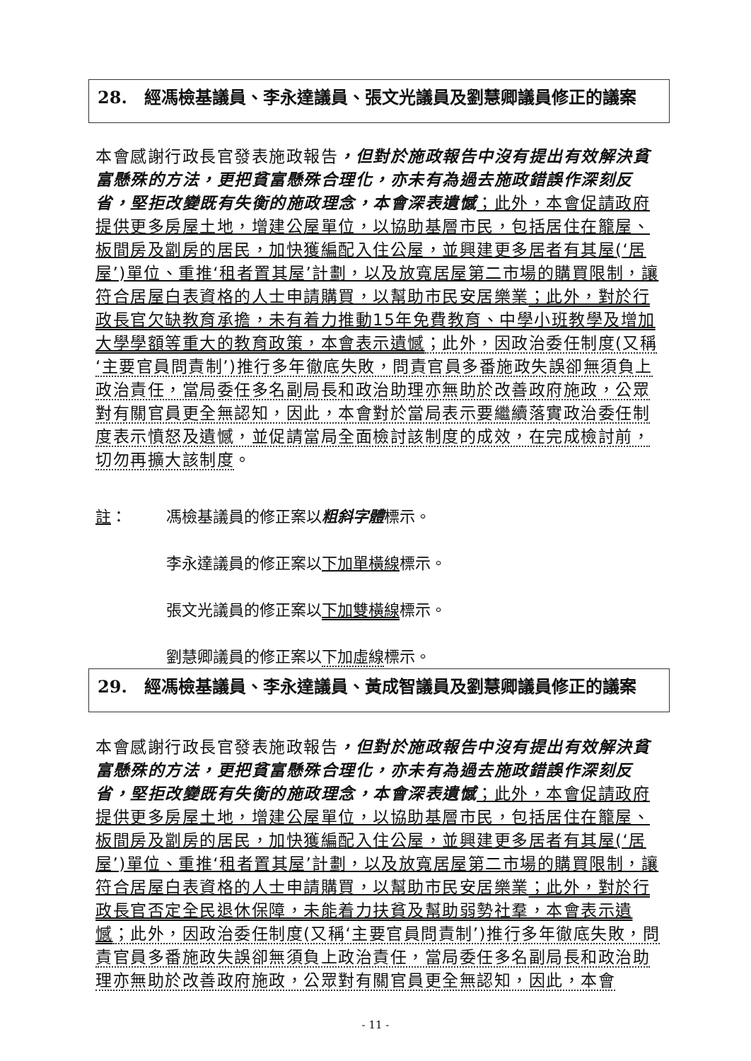28. 經馮檢基議員、李永達議員、張文光議員及劉慧卿議員修正的議案
本會感謝行政長官發表施政報告，但對於施政報告中沒有提出有效解決貧富懸殊的方法，更把貧富懸殊合理化，亦未有為過去施政錯誤作深刻反省，堅拒改變既有失衡的施政理念，本會深表遺憾；此外，本會促請政府提供更多房屋土地，增建公屋單位，以協助基層市民，包括居住在籠屋、板間房及劏房的居民，加快獲編配入住公屋，並興建更多居者有其屋(‘居屋’)單位、重推‘租者置其屋’計劃，以及放寬居屋第二市場的購買限制，讓符合居屋白表資格的人士申請購買，以幫助市民安居樂業；此外，對於行政長官欠缺教育承擔，未有着力推動15年免費教育、中學小班教學及增加大學學額等重大的教育政策，本會表示遺憾；此外，因政治委任制度(又稱‘主要官員問責制’)推行多年徹底失敗，問責官員多番施政失誤卻無須負上政治責任，當局委任多名副局長和政治助理亦無助於改善政府施政，公眾對有關官員更全無認知，因此，本會對於當局表示要繼續落實政治委任制度表示憤怒及遺憾，並促請當局全面檢討該制度的成效，在完成檢討前，切勿再擴大該制度。
註： 馮檢基議員的修正案以粗斜字體標示。
李永達議員的修正案以下加單橫線標示。
張文光議員的修正案以下加雙橫線標示。
劉慧卿議員的修正案以下加虛線標示。
29. 經馮檢基議員、李永達議員、黃成智議員及劉慧卿議員修正的議案
本會感謝行政長官發表施政報告，但對於施政報告中沒有提出有效解決貧富懸殊的方法，更把貧富懸殊合理化，亦未有為過去施政錯誤作深刻反省，堅拒改變既有失衡的施政理念，本會深表遺憾；此外，本會促請政府提供更多房屋土地，增建公屋單位，以協助基層市民，包括居住在籠屋、板間房及劏房的居民，加快獲編配入住公屋，並興建更多居者有其屋(‘居屋’)單位、重推‘租者置其屋’計劃，以及放寬居屋第二市場的購買限制，讓符合居屋白表資格的人士申請購買，以幫助市民安居樂業；此外，對於行政長官否定全民退休保障，未能着力扶貧及幫助弱勢社羣，本會表示遺憾；此外，因政治委任制度(又稱‘主要官員問責制’)推行多年徹底失敗，問責官員多番施政失誤卻無須負上政治責任，當局委任多名副局長和政治助理亦無助於改善政府施政，公眾對有關官員更全無認知，因此，本會
- 11 -